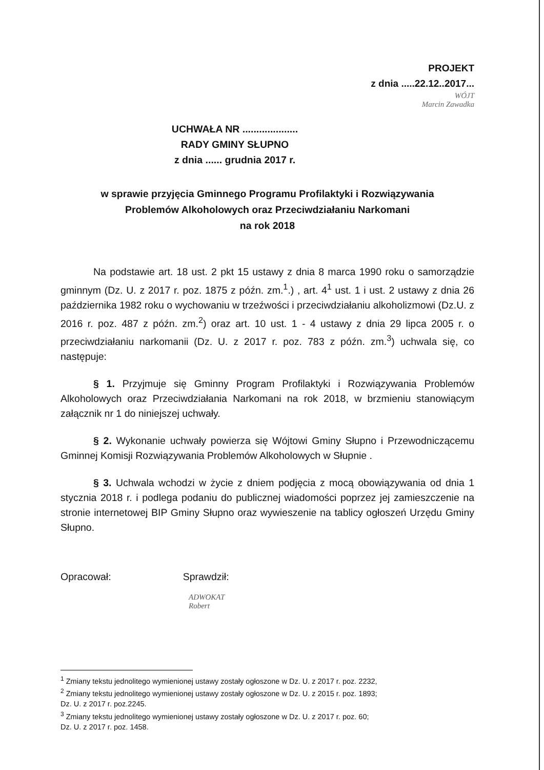PROJEKT
z dnia .....22.12..2017...
WÓJT
Marcin Zawadka
UCHWAŁA NR ....................
RADY GMINY SŁUPNO
z dnia ...... grudnia 2017 r.
w sprawie przyjęcia Gminnego Programu Profilaktyki i Rozwiązywania
Problemów Alkoholowych oraz Przeciwdziałaniu Narkomani
na rok 2018
Na podstawie art. 18 ust. 2 pkt 15 ustawy z dnia 8 marca 1990 roku o samorządzie gminnym (Dz. U. z 2017 r. poz. 1875 z późn. zm.<sup>1</sup>.) , art. 4<sup>1</sup> ust. 1 i ust. 2 ustawy z dnia 26 października 1982 roku o wychowaniu w trzeźwości i przeciwdziałaniu alkoholizmowi (Dz.U. z 2016 r. poz. 487 z późn. zm.<sup>2</sup>) oraz art. 10 ust. 1 - 4 ustawy z dnia 29 lipca 2005 r. o przeciwdziałaniu narkomanii (Dz. U. z 2017 r. poz. 783 z późn. zm.<sup>3</sup>) uchwala się, co następuje:
§ 1. Przyjmuje się Gminny Program Profilaktyki i Rozwiązywania Problemów Alkoholowych oraz Przeciwdziałania Narkomani na rok 2018, w brzmieniu stanowiącym załącznik nr 1 do niniejszej uchwały.
§ 2. Wykonanie uchwały powierza się Wójtowi Gminy Słupno i Przewodniczącemu Gminnej Komisji Rozwiązywania Problemów Alkoholowych w Słupnie .
§ 3. Uchwala wchodzi w życie z dniem podjęcia z mocą obowiązywania od dnia 1 stycznia 2018 r. i podlega podaniu do publicznej wiadomości poprzez jej zamieszczenie na stronie internetowej BIP Gminy Słupno oraz wywieszenie na tablicy ogłoszeń Urzędu Gminy Słupno.
Opracował: Sprawdził:
ADWOKAT
Robert
<sup>1</sup> Zmiany tekstu jednolitego wymienionej ustawy zostały ogłoszone w Dz. U. z 2017 r. poz. 2232,
<sup>2</sup> Zmiany tekstu jednolitego wymienionej ustawy zostały ogłoszone w Dz. U. z 2015 r. poz. 1893;
Dz. U. z 2017 r. poz.2245.
<sup>3</sup> Zmiany tekstu jednolitego wymienionej ustawy zostały ogłoszone w Dz. U. z 2017 r. poz. 60;
Dz. U. z 2017 r. poz. 1458.